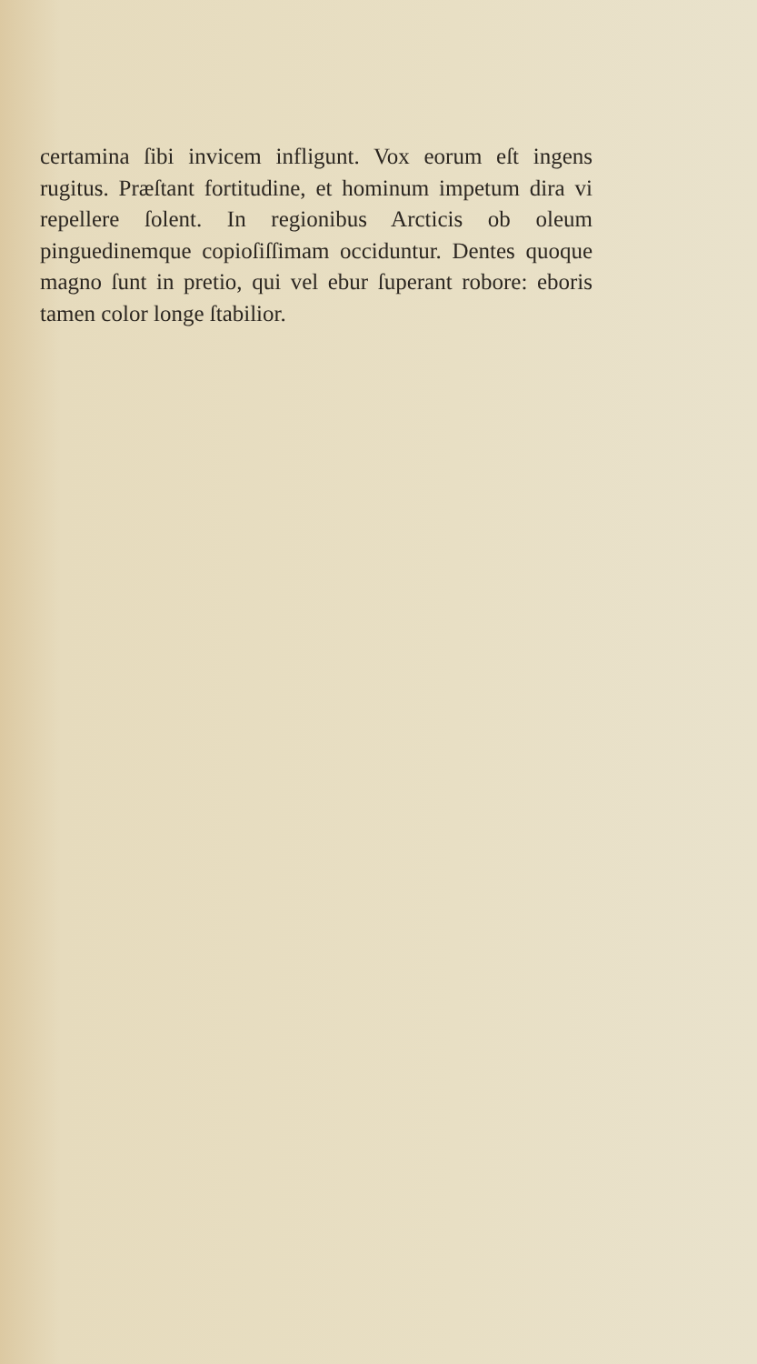certamina ſibi invicem infligunt. Vox eorum eſt ingens rugitus. Præſtant fortitudine, et hominum impetum dira vi repellere ſolent. In regionibus Arcticis ob oleum pinguedinemque copioſiſſimam occiduntur. Dentes quoque magno ſunt in pretio, qui vel ebur ſuperant robore: eboris tamen color longe ſtabilior.